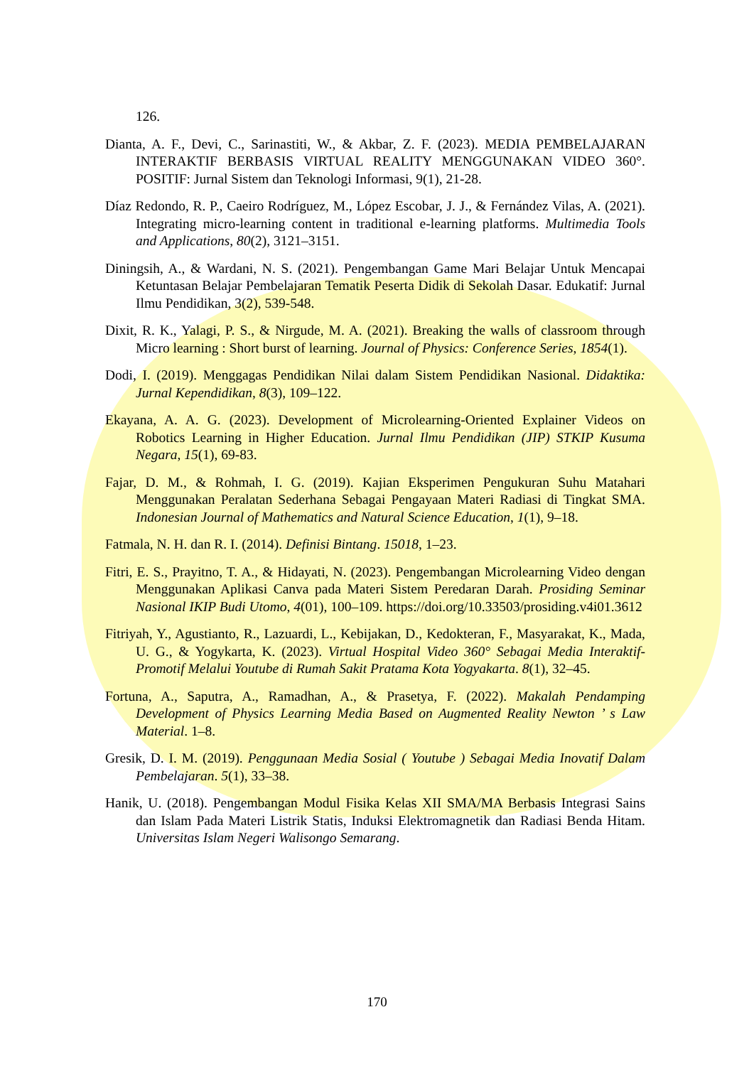126.
Dianta, A. F., Devi, C., Sarinastiti, W., & Akbar, Z. F. (2023). MEDIA PEMBELAJARAN INTERAKTIF BERBASIS VIRTUAL REALITY MENGGUNAKAN VIDEO 360°. POSITIF: Jurnal Sistem dan Teknologi Informasi, 9(1), 21-28.
Díaz Redondo, R. P., Caeiro Rodríguez, M., López Escobar, J. J., & Fernández Vilas, A. (2021). Integrating micro-learning content in traditional e-learning platforms. Multimedia Tools and Applications, 80(2), 3121–3151.
Diningsih, A., & Wardani, N. S. (2021). Pengembangan Game Mari Belajar Untuk Mencapai Ketuntasan Belajar Pembelajaran Tematik Peserta Didik di Sekolah Dasar. Edukatif: Jurnal Ilmu Pendidikan, 3(2), 539-548.
Dixit, R. K., Yalagi, P. S., & Nirgude, M. A. (2021). Breaking the walls of classroom through Micro learning : Short burst of learning. Journal of Physics: Conference Series, 1854(1).
Dodi, I. (2019). Menggagas Pendidikan Nilai dalam Sistem Pendidikan Nasional. Didaktika: Jurnal Kependidikan, 8(3), 109–122.
Ekayana, A. A. G. (2023). Development of Microlearning-Oriented Explainer Videos on Robotics Learning in Higher Education. Jurnal Ilmu Pendidikan (JIP) STKIP Kusuma Negara, 15(1), 69-83.
Fajar, D. M., & Rohmah, I. G. (2019). Kajian Eksperimen Pengukuran Suhu Matahari Menggunakan Peralatan Sederhana Sebagai Pengayaan Materi Radiasi di Tingkat SMA. Indonesian Journal of Mathematics and Natural Science Education, 1(1), 9–18.
Fatmala, N. H. dan R. I. (2014). Definisi Bintang. 15018, 1–23.
Fitri, E. S., Prayitno, T. A., & Hidayati, N. (2023). Pengembangan Microlearning Video dengan Menggunakan Aplikasi Canva pada Materi Sistem Peredaran Darah. Prosiding Seminar Nasional IKIP Budi Utomo, 4(01), 100–109. https://doi.org/10.33503/prosiding.v4i01.3612
Fitriyah, Y., Agustianto, R., Lazuardi, L., Kebijakan, D., Kedokteran, F., Masyarakat, K., Mada, U. G., & Yogykarta, K. (2023). Virtual Hospital Video 360° Sebagai Media Interaktif-Promotif Melalui Youtube di Rumah Sakit Pratama Kota Yogyakarta. 8(1), 32–45.
Fortuna, A., Saputra, A., Ramadhan, A., & Prasetya, F. (2022). Makalah Pendamping Development of Physics Learning Media Based on Augmented Reality Newton ’ s Law Material. 1–8.
Gresik, D. I. M. (2019). Penggunaan Media Sosial ( Youtube ) Sebagai Media Inovatif Dalam Pembelajaran. 5(1), 33–38.
Hanik, U. (2018). Pengembangan Modul Fisika Kelas XII SMA/MA Berbasis Integrasi Sains dan Islam Pada Materi Listrik Statis, Induksi Elektromagnetik dan Radiasi Benda Hitam. Universitas Islam Negeri Walisongo Semarang.
170